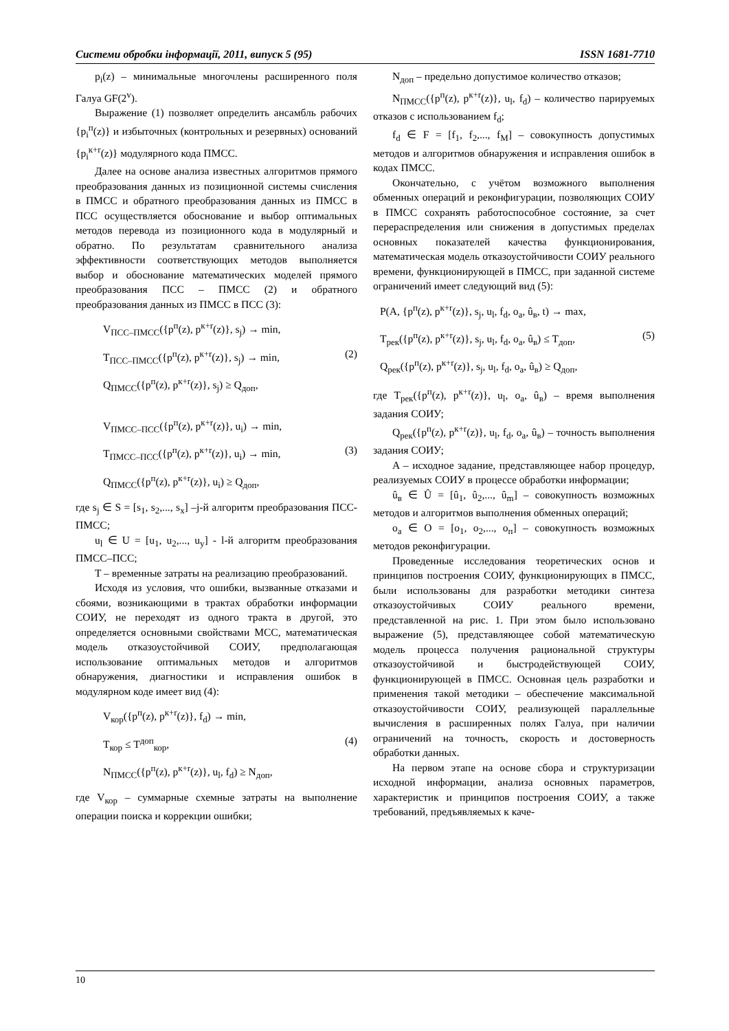Системи обробки інформації, 2011, випуск 5 (95) ISSN 1681-7710
p<sub>i</sub>(z) – минимальные многочлены расширенного поля Галуа GF(2<sup>v</sup>).
Выражение (1) позволяет определить ансамбль рабочих {p<sub>i</sub><sup>п</sup>(z)} и избыточных (контрольных и резервных) оснований {p<sub>i</sub><sup>к+r</sup>(z)} модулярного кода ПМСС.
Далее на основе анализа известных алгоритмов прямого преобразования данных из позиционной системы счисления в ПМСС и обратного преобразования данных из ПМСС в ПСС осуществляется обоснование и выбор оптимальных методов перевода из позиционного кода в модулярный и обратно. По результатам сравнительного анализа эффективности соответствующих методов выполняется выбор и обоснование математических моделей прямого преобразования ПСС – ПМСС (2) и обратного преобразования данных из ПМСС в ПСС (3):
V<sub>ПСС–ПМСС</sub>({p<sup>п</sup>(z), p<sup>к+r</sup>(z)}, s<sub>j</sub>) → min,
T<sub>ПСС–ПМСС</sub>({p<sup>п</sup>(z), p<sup>к+r</sup>(z)}, s<sub>j</sub>) → min, (2)
Q<sub>ПМСС</sub>({p<sup>п</sup>(z), p<sup>к+r</sup>(z)}, s<sub>j</sub>) ≥ Q<sub>доп</sub>,
V<sub>ПМСС–ПСС</sub>({p<sup>п</sup>(z), p<sup>к+r</sup>(z)}, u<sub>i</sub>) → min,
T<sub>ПМСС–ПСС</sub>({p<sup>п</sup>(z), p<sup>к+r</sup>(z)}, u<sub>i</sub>) → min, (3)
Q<sub>ПМСС</sub>({p<sup>п</sup>(z), p<sup>к+r</sup>(z)}, u<sub>i</sub>) ≥ Q<sub>доп</sub>,
где s<sub>j</sub> ∈ S = [s<sub>1</sub>, s<sub>2</sub>,..., s<sub>x</sub>] –j-й алгоритм преобразования ПСС-ПМСС;
u<sub>l</sub> ∈ U = [u<sub>1</sub>, u<sub>2</sub>,..., u<sub>y</sub>] - l-й алгоритм преобразования ПМСС–ПСС;
T – временные затраты на реализацию преобразований.
Исходя из условия, что ошибки, вызванные отказами и сбоями, возникающими в трактах обработки информации СОИУ, не переходят из одного тракта в другой, это определяется основными свойствами МСС, математическая модель отказоустойчивой СОИУ, предполагающая использование оптимальных методов и алгоритмов обнаружения, диагностики и исправления ошибок в модулярном коде имеет вид (4):
V<sub>кор</sub>({p<sup>п</sup>(z), p<sup>к+r</sup>(z)}, f<sub>d</sub>) → min,
T<sub>кор</sub> ≤ T<sup>доп</sup><sub>кор</sub>, (4)
N<sub>ПМСС</sub>({p<sup>п</sup>(z), p<sup>к+r</sup>(z)}, u<sub>l</sub>, f<sub>d</sub>) ≥ N<sub>доп</sub>,
где V<sub>кор</sub> – суммарные схемные затраты на выполнение операции поиска и коррекции ошибки;
N<sub>доп</sub> – предельно допустимое количество отказов;
N<sub>ПМСС</sub>({p<sup>п</sup>(z), p<sup>к+r</sup>(z)}, u<sub>l</sub>, f<sub>d</sub>) – количество парируемых отказов с использованием f<sub>d</sub>;
f<sub>d</sub> ∈ F = [f<sub>1</sub>, f<sub>2</sub>,..., f<sub>M</sub>] – совокупность допустимых методов и алгоритмов обнаружения и исправления ошибок в кодах ПМСС.
Окончательно, с учётом возможного выполнения обменных операций и реконфигурации, позволяющих СОИУ в ПМСС сохранять работоспособное состояние, за счет перераспределения или снижения в допустимых пределах основных показателей качества функционирования, математическая модель отказоустойчивости СОИУ реального времени, функционирующей в ПМСС, при заданной системе ограничений имеет следующий вид (5):
P(A, {p<sup>п</sup>(z), p<sup>к+r</sup>(z)}, s<sub>j</sub>, u<sub>l</sub>, f<sub>d</sub>, o<sub>a</sub>, û<sub>в</sub>, t) → max,
T<sub>рек</sub>({p<sup>п</sup>(z), p<sup>к+r</sup>(z)}, s<sub>j</sub>, u<sub>l</sub>, f<sub>d</sub>, o<sub>a</sub>, û<sub>в</sub>) ≤ T<sub>доп</sub>, (5)
Q<sub>рек</sub>({p<sup>п</sup>(z), p<sup>к+r</sup>(z)}, s<sub>j</sub>, u<sub>l</sub>, f<sub>d</sub>, o<sub>a</sub>, û<sub>в</sub>) ≥ Q<sub>доп</sub>,
где T<sub>рек</sub>({p<sup>п</sup>(z), p<sup>к+r</sup>(z)}, u<sub>l</sub>, o<sub>a</sub>, û<sub>в</sub>) – время выполнения задания СОИУ;
Q<sub>рек</sub>({p<sup>п</sup>(z), p<sup>к+r</sup>(z)}, u<sub>l</sub>, f<sub>d</sub>, o<sub>a</sub>, û<sub>в</sub>) – точность выполнения задания СОИУ;
A – исходное задание, представляющее набор процедур, реализуемых СОИУ в процессе обработки информации;
û<sub>в</sub> ∈ Û = [û<sub>1</sub>, û<sub>2</sub>,..., û<sub>m</sub>] – совокупность возможных методов и алгоритмов выполнения обменных операций;
o<sub>a</sub> ∈ O = [o<sub>1</sub>, o<sub>2</sub>,..., o<sub>п</sub>] – совокупность возможных методов реконфигурации.
Проведенные исследования теоретических основ и принципов построения СОИУ, функционирующих в ПМСС, были использованы для разработки методики синтеза отказоустойчивых СОИУ реального времени, представленной на рис. 1. При этом было использовано выражение (5), представляющее собой математическую модель процесса получения рациональной структуры отказоустойчивой и быстродействующей СОИУ, функционирующей в ПМСС. Основная цель разработки и применения такой методики – обеспечение максимальной отказоустойчивости СОИУ, реализующей параллельные вычисления в расширенных полях Галуа, при наличии ограничений на точность, скорость и достоверность обработки данных.
На первом этапе на основе сбора и структуризации исходной информации, анализа основных параметров, характеристик и принципов построения СОИУ, а также требований, предъявляемых к каче-
10